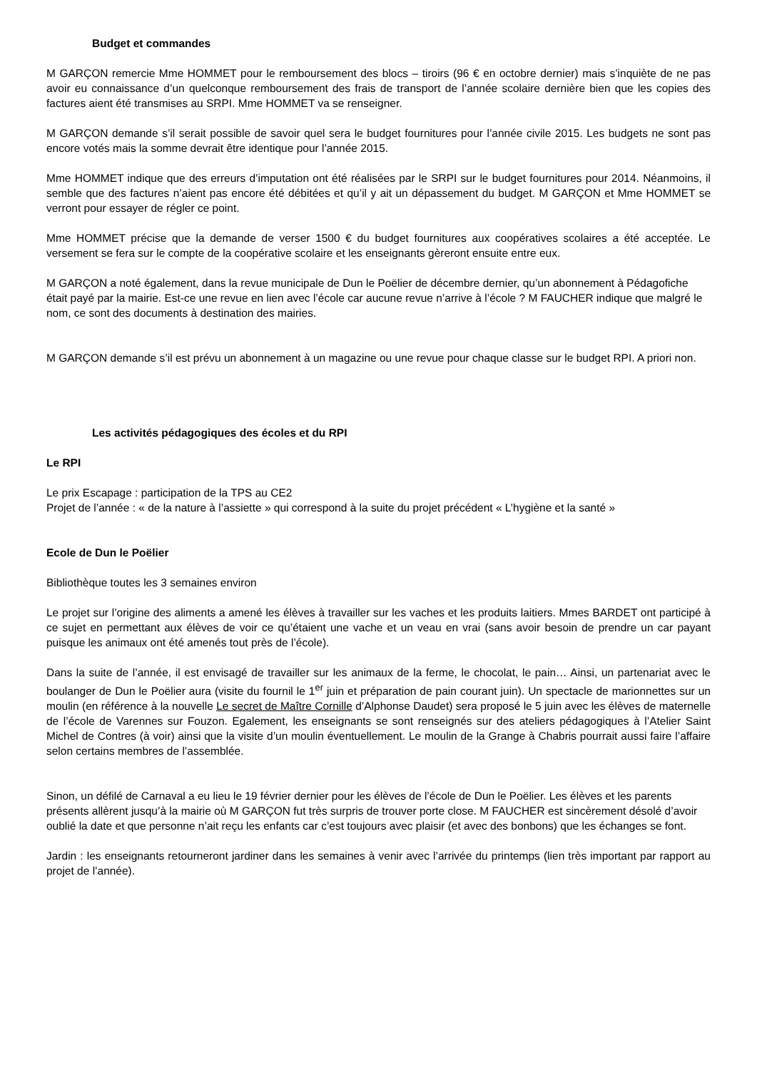Budget et commandes
M GARÇON remercie Mme HOMMET pour le remboursement des blocs – tiroirs (96 € en octobre dernier) mais s’inquiète de ne pas avoir eu connaissance d’un quelconque remboursement des frais de transport de l’année scolaire dernière bien que les copies des factures aient été transmises au SRPI. Mme HOMMET va se renseigner.
M GARÇON demande s’il serait possible de savoir quel sera le budget fournitures pour l’année civile 2015. Les budgets ne sont pas encore votés mais la somme devrait être identique pour l’année 2015.
Mme HOMMET indique que des erreurs d’imputation ont été réalisées par le SRPI sur le budget fournitures pour 2014. Néanmoins, il semble que des factures n’aient pas encore été débitées et qu’il y ait un dépassement du budget. M GARÇON et Mme HOMMET se verront pour essayer de régler ce point.
Mme HOMMET précise que la demande de verser 1500 € du budget fournitures aux coopératives scolaires a été acceptée. Le versement se fera sur le compte de la coopérative scolaire et les enseignants gèreront ensuite entre eux.
M GARÇON a noté également, dans la revue municipale de Dun le Poëlier de décembre dernier, qu’un abonnement à Pédagofiche était payé par la mairie. Est-ce une revue en lien avec l’école car aucune revue n’arrive à l’école ? M FAUCHER indique que malgré le nom, ce sont des documents à destination des mairies.
M GARÇON demande s’il est prévu un abonnement à un magazine ou une revue pour chaque classe sur le budget RPI. A priori non.
Les activités pédagogiques des écoles et du RPI
Le RPI
Le prix Escapage : participation de la TPS au CE2
Projet de l’année : « de la nature à l’assiette » qui correspond à la suite du projet précédent « L’hygiène et la santé »
Ecole de Dun le Poëlier
Bibliothèque toutes les 3 semaines environ
Le projet sur l’origine des aliments a amené les élèves à travailler sur les vaches et les produits laitiers. Mmes BARDET ont participé à ce sujet en permettant aux élèves de voir ce qu’étaient une vache et un veau en vrai (sans avoir besoin de prendre un car payant puisque les animaux ont été amenés tout près de l’école).
Dans la suite de l’année, il est envisagé de travailler sur les animaux de la ferme, le chocolat, le pain… Ainsi, un partenariat avec le boulanger de Dun le Poëlier aura (visite du fournil le 1<sup>er</sup> juin et préparation de pain courant juin). Un spectacle de marionnettes sur un moulin (en référence à la nouvelle Le secret de Maître Cornille d’Alphonse Daudet) sera proposé le 5 juin avec les élèves de maternelle de l’école de Varennes sur Fouzon. Egalement, les enseignants se sont renseignés sur des ateliers pédagogiques à l’Atelier Saint Michel de Contres (à voir) ainsi que la visite d’un moulin éventuellement. Le moulin de la Grange à Chabris pourrait aussi faire l’affaire selon certains membres de l’assemblée.
Sinon, un défilé de Carnaval a eu lieu le 19 février dernier pour les élèves de l’école de Dun le Poëlier. Les élèves et les parents présents allèrent jusqu’à la mairie où M GARÇON fut très surpris de trouver porte close. M FAUCHER est sincèrement désolé d’avoir oublié la date et que personne n’ait reçu les enfants car c’est toujours avec plaisir (et avec des bonbons) que les échanges se font.
Jardin : les enseignants retourneront jardiner dans les semaines à venir avec l’arrivée du printemps (lien très important par rapport au projet de l’année).